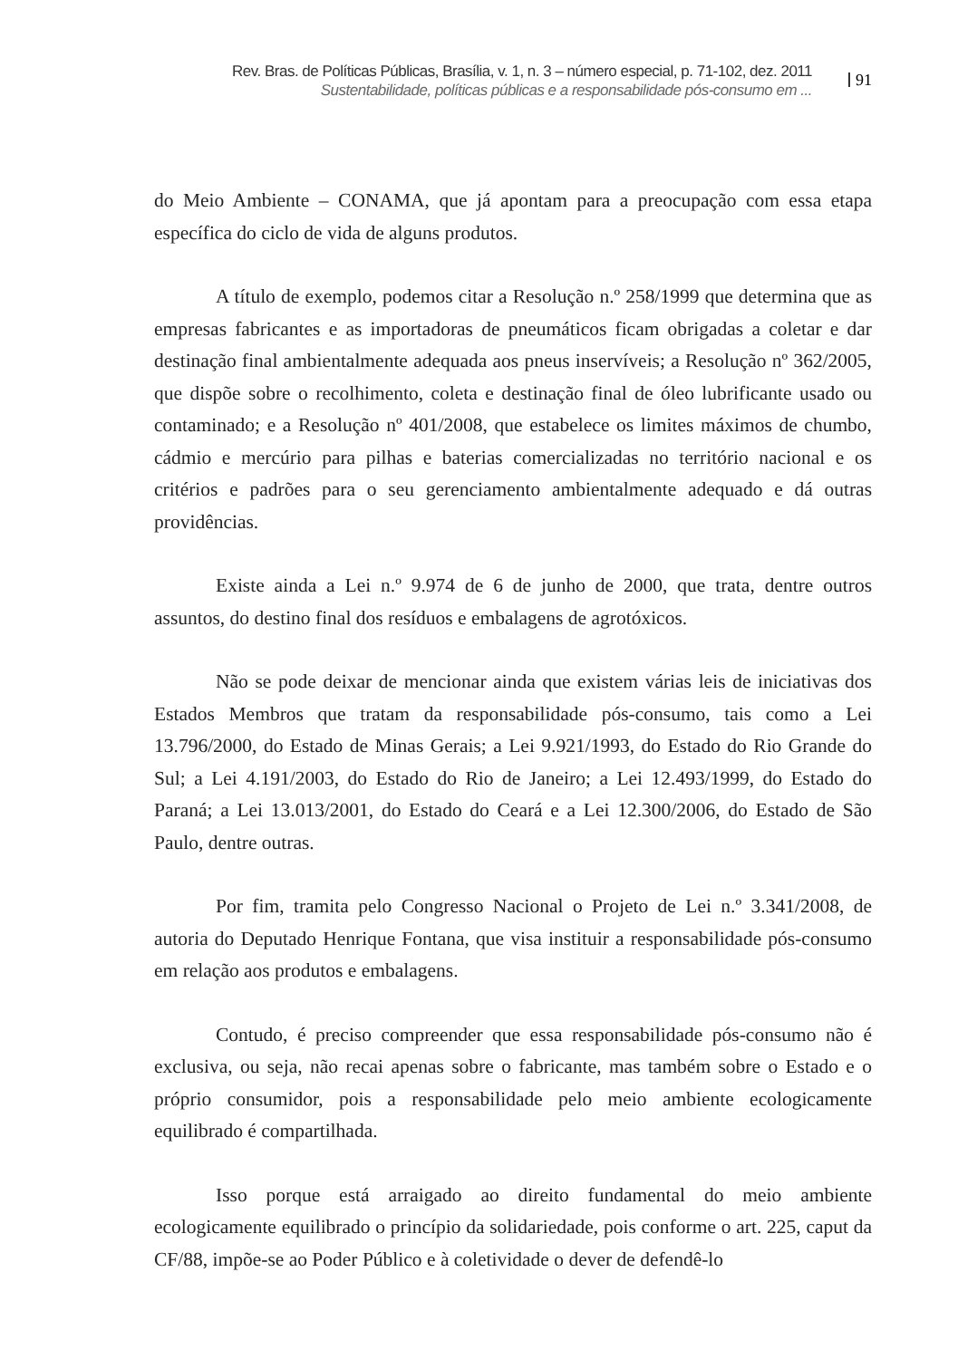Rev. Bras. de Políticas Públicas, Brasília, v. 1, n. 3 – número especial, p. 71-102, dez. 2011
Sustentabilidade, políticas públicas e a responsabilidade pós-consumo em ...
91
do Meio Ambiente – CONAMA, que já apontam para a preocupação com essa etapa específica do ciclo de vida de alguns produtos.
A título de exemplo, podemos citar a Resolução n.º 258/1999 que determina que as empresas fabricantes e as importadoras de pneumáticos ficam obrigadas a coletar e dar destinação final ambientalmente adequada aos pneus inservíveis; a Resolução nº 362/2005, que dispõe sobre o recolhimento, coleta e destinação final de óleo lubrificante usado ou contaminado; e a Resolução nº 401/2008, que estabelece os limites máximos de chumbo, cádmio e mercúrio para pilhas e baterias comercializadas no território nacional e os critérios e padrões para o seu gerenciamento ambientalmente adequado e dá outras providências.
Existe ainda a Lei n.º 9.974 de 6 de junho de 2000, que trata, dentre outros assuntos, do destino final dos resíduos e embalagens de agrotóxicos.
Não se pode deixar de mencionar ainda que existem várias leis de iniciativas dos Estados Membros que tratam da responsabilidade pós-consumo, tais como a Lei 13.796/2000, do Estado de Minas Gerais; a Lei 9.921/1993, do Estado do Rio Grande do Sul; a Lei 4.191/2003, do Estado do Rio de Janeiro; a Lei 12.493/1999, do Estado do Paraná; a Lei 13.013/2001, do Estado do Ceará e a Lei 12.300/2006, do Estado de São Paulo, dentre outras.
Por fim, tramita pelo Congresso Nacional o Projeto de Lei n.º 3.341/2008, de autoria do Deputado Henrique Fontana, que visa instituir a responsabilidade pós-consumo em relação aos produtos e embalagens.
Contudo, é preciso compreender que essa responsabilidade pós-consumo não é exclusiva, ou seja, não recai apenas sobre o fabricante, mas também sobre o Estado e o próprio consumidor, pois a responsabilidade pelo meio ambiente ecologicamente equilibrado é compartilhada.
Isso porque está arraigado ao direito fundamental do meio ambiente ecologicamente equilibrado o princípio da solidariedade, pois conforme o art. 225, caput da CF/88, impõe-se ao Poder Público e à coletividade o dever de defendê-lo